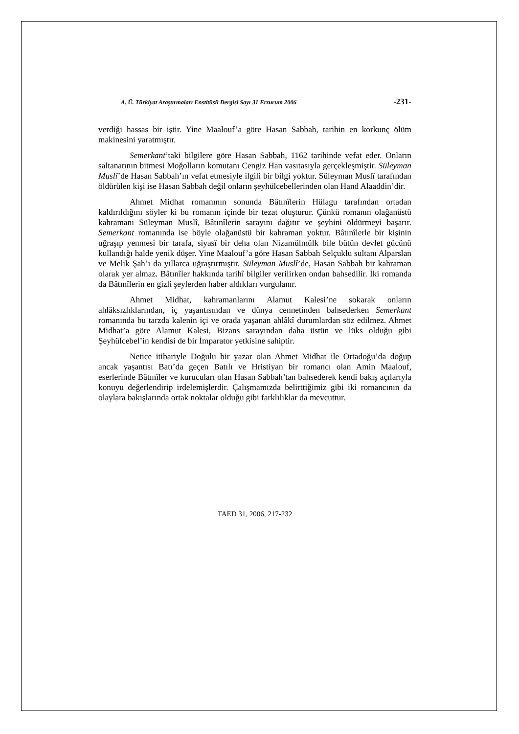A. Ü. Türkiyat Araştırmaları Enstitüsü Dergisi Sayı 31 Erzurum 2006 -231-
verdiği hassas bir iştir. Yine Maalouf’a göre Hasan Sabbah, tarihin en korkunç ölüm makinesini yaratmıştır.
Semerkant’taki bilgilere göre Hasan Sabbah, 1162 tarihinde vefat eder. Onların saltanatının bitmesi Moğolların komutanı Cengiz Han vasıtasıyla gerçekleşmiştir. Süleyman Muslî’de Hasan Sabbah’ın vefat etmesiyle ilgili bir bilgi yoktur. Süleyman Muslî tarafından öldürülen kişi ise Hasan Sabbah değil onların şeyhülcebellerinden olan Hand Alaaddin’dir.
Ahmet Midhat romanının sonunda Bâtınîlerin Hülagu tarafından ortadan kaldırıldığını söyler ki bu romanın içinde bir tezat oluşturur. Çünkü romanın olağanüstü kahramanı Süleyman Muslî, Bâtınîlerin sarayını dağıtır ve şeyhini öldürmeyi başarır. Semerkant romanında ise böyle olağanüstü bir kahraman yoktur. Bâtınîlerle bir kişinin uğraşıp yenmesi bir tarafa, siyasî bir deha olan Nizamülmülk bile bütün devlet gücünü kullandığı halde yenik düşer. Yine Maalouf’a göre Hasan Sabbah Selçuklu sultanı Alparslan ve Melik Şah’ı da yıllarca uğraştırmıştır. Süleyman Muslî’de, Hasan Sabbah bir kahraman olarak yer almaz. Bâtınîler hakkında tarihî bilgiler verilirken ondan bahsedilir. İki romanda da Bâtınîlerin en gizli şeylerden haber aldıkları vurgulanır.
Ahmet Midhat, kahramanlarını Alamut Kalesi’ne sokarak onların ahlâksızlıklarından, iç yaşantısından ve dünya cennetinden bahsederken Semerkant romanında bu tarzda kalenin içi ve orada yaşanan ahlâkî durumlardan söz edilmez. Ahmet Midhat’a göre Alamut Kalesi, Bizans sarayından daha üstün ve lüks olduğu gibi Şeyhülcebel’in kendisi de bir İmparator yetkisine sahiptir.
Netice itibariyle Doğulu bir yazar olan Ahmet Midhat ile Ortadoğu’da doğup ancak yaşantısı Batı’da geçen Batılı ve Hristiyan bir romancı olan Amin Maalouf, eserlerinde Bâtınîler ve kurucuları olan Hasan Sabbah’tan bahsederek kendi bakış açılarıyla konuyu değerlendirip irdelemişlerdir. Çalışmamızda belirttiğimiz gibi iki romancının da olaylara bakışlarında ortak noktalar olduğu gibi farklılıklar da mevcuttur.
TAED 31, 2006, 217-232